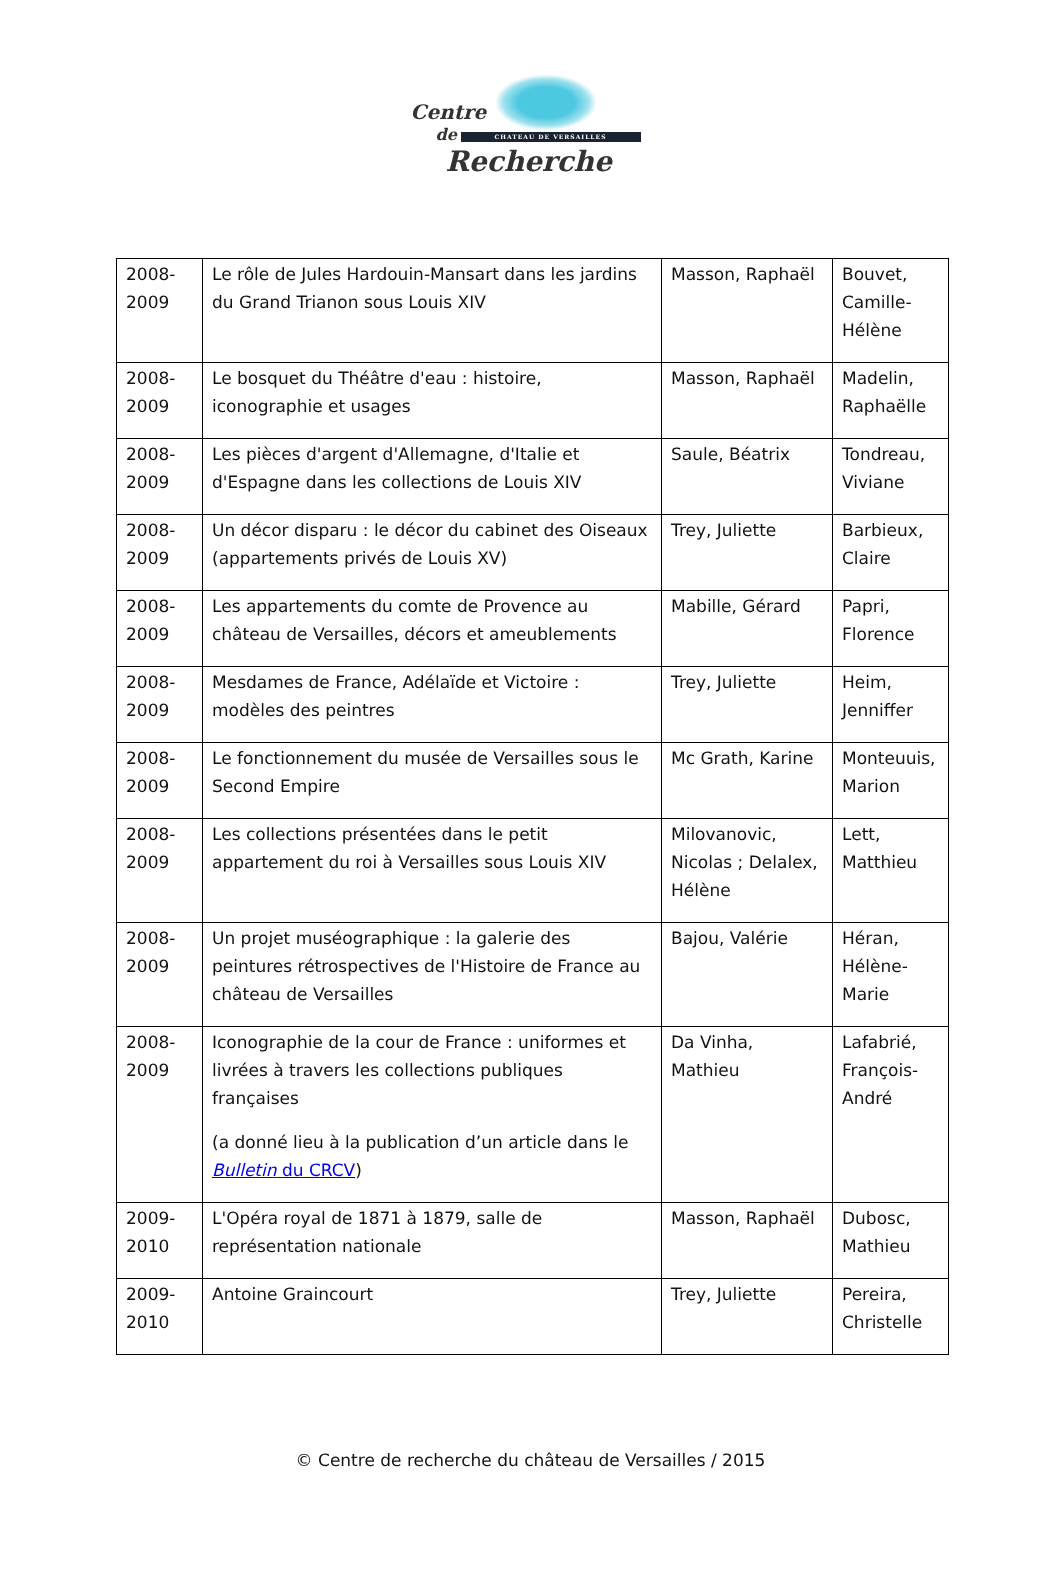Centre
de CHATEAU DE VERSAILLES
Recherche
| 2008- 2009 | Le rôle de Jules Hardouin-Mansart dans les jardins du Grand Trianon sous Louis XIV | Masson, Raphaël | Bouvet, Camille-Hélène |
| 2008- 2009 | Le bosquet du Théâtre d'eau : histoire, iconographie et usages | Masson, Raphaël | Madelin, Raphaëlle |
| 2008- 2009 | Les pièces d'argent d'Allemagne, d'Italie et d'Espagne dans les collections de Louis XIV | Saule, Béatrix | Tondreau, Viviane |
| 2008- 2009 | Un décor disparu : le décor du cabinet des Oiseaux (appartements privés de Louis XV) | Trey, Juliette | Barbieux, Claire |
| 2008- 2009 | Les appartements du comte de Provence au château de Versailles, décors et ameublements | Mabille, Gérard | Papri, Florence |
| 2008- 2009 | Mesdames de France, Adélaïde et Victoire : modèles des peintres | Trey, Juliette | Heim, Jenniffer |
| 2008- 2009 | Le fonctionnement du musée de Versailles sous le Second Empire | Mc Grath, Karine | Monteuuis, Marion |
| 2008- 2009 | Les collections présentées dans le petit appartement du roi à Versailles sous Louis XIV | Milovanovic, Nicolas ; Delalex, Hélène | Lett, Matthieu |
| 2008- 2009 | Un projet muséographique : la galerie des peintures rétrospectives de l'Histoire de France au château de Versailles | Bajou, Valérie | Héran, Hélène-Marie |
| 2008- 2009 | Iconographie de la cour de France : uniformes et livrées à travers les collections publiques françaises (a donné lieu à la publication d’un article dans le Bulletin du CRCV ) | Da Vinha, Mathieu | Lafabrié, François-André |
| 2009- 2010 | L'Opéra royal de 1871 à 1879, salle de représentation nationale | Masson, Raphaël | Dubosc, Mathieu |
| 2009- 2010 | Antoine Graincourt | Trey, Juliette | Pereira, Christelle |
© Centre de recherche du château de Versailles / 2015